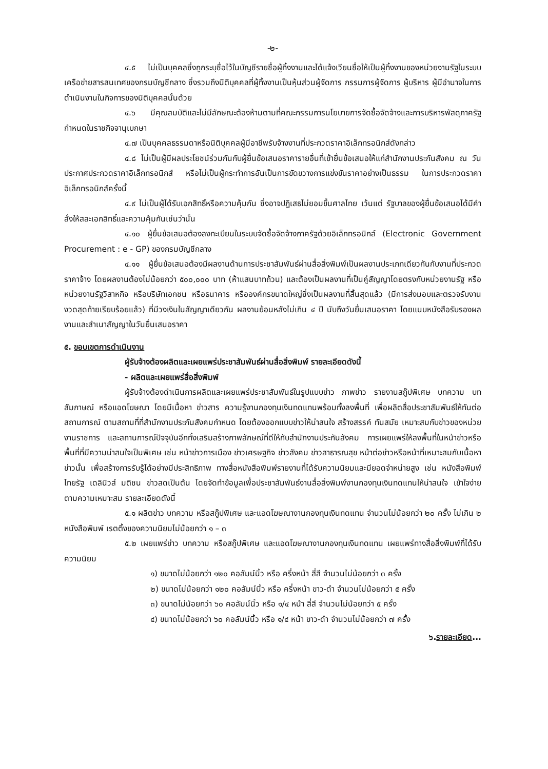-๒-
๔.๕ ไม่เป็นบุคคลซึ่งถูกระบุชื่อไว้ในบัญชีรายชื่อผู้ทิ้งงานและได้แจ้งเวียนชื่อให้เป็นผู้ทิ้งงานของหน่วยงานรัฐในระบบเครือข่ายสารสนเทศของกรมบัญชีกลาง ซึ่งรวมถึงนิติบุคคลที่ผู้ทิ้งงานเป็นหุ้นส่วนผู้จัดการ กรรมการผู้จัดการ ผู้บริหาร ผู้มีอำนาจในการดำเนินงานในกิจการของนิติบุคคลนั้นด้วย
๔.๖ มีคุณสมบัติและไม่มีลักษณะต้องห้ามตามที่คณะกรรมการนโยบายการจัดซื้อจัดจ้างและการบริหารพัสดุภาครัฐกำหนดในราชกิจจานุเบกษา
๔.๗ เป็นบุคคลธรรมดาหรือนิติบุคคลผู้มีอาชีพรับจ้างงานที่ประกวดราคาอิเล็กทรอนิกส์ดังกล่าว
๔.๘ ไม่เป็นผู้มีผลประโยชน์ร่วมกันกับผู้ยื่นข้อเสนอราคารายอื่นที่เข้ายื่นข้อเสนอให้แก่สำนักงานประกันสังคม ณ วันประกาศประกวดราคาอิเล็กทรอนิกส์ หรือไม่เป็นผู้กระทำการอันเป็นการขัดขวางการแข่งขันราคาอย่างเป็นธรรม ในการประกวดราคาอิเล็กทรอนิกส์ครั้งนี้
๔.๙ ไม่เป็นผู้ได้รับเอกสิทธิ์หรือความคุ้มกัน ซึ่งอาจปฏิเสธไม่ยอมขึ้นศาลไทย เว้นแต่ รัฐบาลของผู้ยื่นข้อเสนอได้มีคำสั่งให้สละเอกสิทธิ์และความคุ้มกันเช่นว่านั้น
๔.๑๐ ผู้ยื่นข้อเสนอต้องลงทะเบียนในระบบจัดซื้อจัดจ้างภาครัฐด้วยอิเล็กทรอนิกส์ (Electronic Government Procurement : e - GP) ของกรมบัญชีกลาง
๔.๑๑ ผู้ยื่นข้อเสนอต้องมีผลงานด้านการประชาสัมพันธ์ผ่านสื่อสิ่งพิมพ์เป็นผลงานประเภทเดียวกันกับงานที่ประกวดราคาจ้าง โดยผลงานต้องไม่น้อยกว่า ๕๐๐,๐๐๐ บาท (ห้าแสนบาทถ้วน) และต้องเป็นผลงานที่เป็นคู่สัญญาโดยตรงกับหน่วยงานรัฐ หรือหน่วยงานรัฐวิสาหกิจ หรือบริษัทเอกชน หรือธนาคาร หรือองค์กรขนาดใหญ่ซึ่งเป็นผลงานที่สิ้นสุดแล้ว (มีการส่งมอบและตรวจรับงานงวดสุดท้ายเรียบร้อยแล้ว) ที่มีวงเงินในสัญญาเดียวกัน ผลงานย้อนหลังไม่เกิน ๔ ปี นับถึงวันยื่นเสนอราคา โดยแนบหนังสือรับรองผลงานและสำเนาสัญญาในวันยื่นเสนอราคา
๕. ขอบเขตการดำเนินงาน
ผู้รับจ้างต้องผลิตและเผยแพร่ประชาสัมพันธ์ผ่านสื่อสิ่งพิมพ์ รายละเอียดดังนี้
- ผลิตและเผยแพร่สื่อสิ่งพิมพ์
ผู้รับจ้างต้องดำเนินการผลิตและเผยแพร่ประชาสัมพันธ์ในรูปแบบข่าว ภาพข่าว รายงานสกู๊ปพิเศษ บทความ บทสัมภาษณ์ หรือแอดโฆษณา โดยมีเนื้อหา ข่าวสาร ความรู้งานกองทุนเงินทดแทนพร้อมทั้งลงพื้นที่ เพื่อผลิตสื่อประชาสัมพันธ์ให้ทันต่อสถานการณ์ ตามสถานที่ที่สำนักงานประกันสังคมกำหนด โดยต้องออกแบบข่าวให้น่าสนใจ สร้างสรรค์ ทันสมัย เหมาะสมกับข่าวของหน่วยงานราชการ และสถานการณ์ปัจจุบันอีกทั้งเสริมสร้างภาพลักษณ์ที่ดีให้กับสำนักงานประกันสังคม การเผยแพร่ให้ลงพื้นที่ในหน้าข่าวหรือพื้นที่ที่มีความน่าสนใจเป็นพิเศษ เช่น หน้าข่าวการเมือง ข่าวเศรษฐกิจ ข่าวสังคม ข่าวสาธารณสุข หน้าต่อข่าวหรือหน้าที่เหมาะสมกับเนื้อหาข่าวนั้น เพื่อสร้างการรับรู้ได้อย่างมีประสิทธิภาพ ทางสื่อหนังสือพิมพ์รายงานที่ได้รับความนิยมและมียอดจำหน่ายสูง เช่น หนังสือพิมพ์ไทยรัฐ เดลินิวส์ มติชน ข่าวสดเป็นต้น โดยจัดทำข้อมูลเพื่อประชาสัมพันธ์งานสื่อสิ่งพิมพ์งานกองทุนเงินทดแทนให้น่าสนใจ เข้าใจง่าย ตามความเหมาะสม รายละเอียดดังนี้
๕.๑ ผลิตข่าว บทความ หรือสกู๊ปพิเศษ และแอดโฆษณางานกองทุนเงินทดแทน จำนวนไม่น้อยกว่า ๒๐ ครั้ง ไม่เกิน ๒ หนังสือพิมพ์ เรตติ้งของความนิยมไม่น้อยกว่า ๑ – ๓
๕.๒ เผยแพร่ข่าว บทความ หรือสกู๊ปพิเศษ และแอดโฆษณางานกองทุนเงินทดแทน เผยแพร่ทางสื่อสิ่งพิมพ์ที่ได้รับความนิยม
๑) ขนาดไม่น้อยกว่า ๑๒๐ คอลัมน์นิ้ว หรือ ครึ่งหน้า สี่สี จำนวนไม่น้อยกว่า ๓ ครั้ง
๒) ขนาดไม่น้อยกว่า ๑๒๐ คอลัมน์นิ้ว หรือ ครึ่งหน้า ขาว-ดำ จำนวนไม่น้อยกว่า ๕ ครั้ง
๓) ขนาดไม่น้อยกว่า ๖๐ คอลัมน์นิ้ว หรือ ๑/๔ หน้า สี่สี จำนวนไม่น้อยกว่า ๕ ครั้ง
๔) ขนาดไม่น้อยกว่า ๖๐ คอลัมน์นิ้ว หรือ ๑/๔ หน้า ขาว-ดำ จำนวนไม่น้อยกว่า ๗ ครั้ง
๖.รายละเอียด...